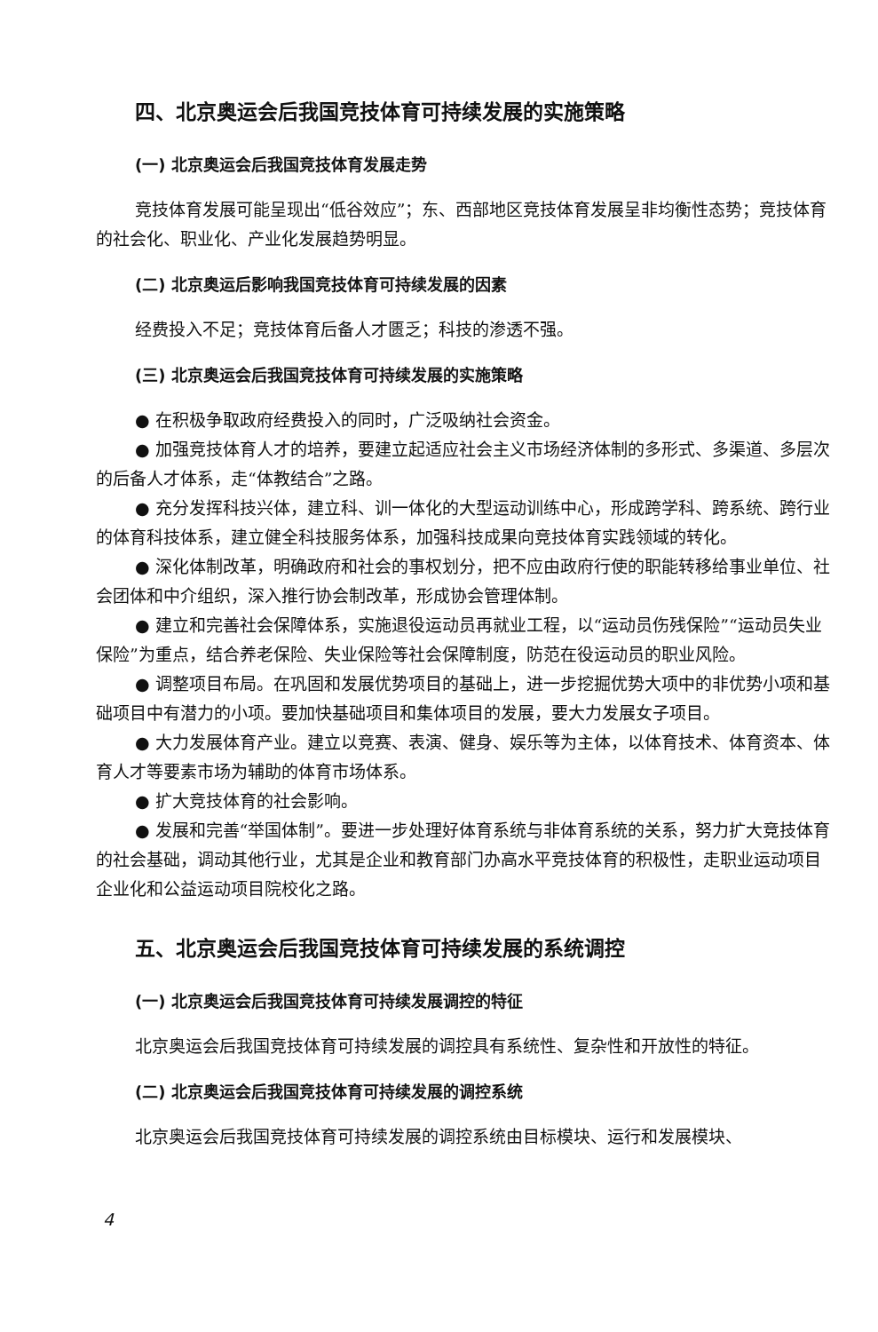四、北京奥运会后我国竞技体育可持续发展的实施策略
(一) 北京奥运会后我国竞技体育发展走势
竞技体育发展可能呈现出“低谷效应”；东、西部地区竞技体育发展呈非均衡性态势；竞技体育的社会化、职业化、产业化发展趋势明显。
(二) 北京奥运后影响我国竞技体育可持续发展的因素
经费投入不足；竞技体育后备人才匮乏；科技的渗透不强。
(三) 北京奥运会后我国竞技体育可持续发展的实施策略
● 在积极争取政府经费投入的同时，广泛吸纳社会资金。
● 加强竞技体育人才的培养，要建立起适应社会主义市场经济体制的多形式、多渠道、多层次的后备人才体系，走“体教结合”之路。
● 充分发挥科技兴体，建立科、训一体化的大型运动训练中心，形成跨学科、跨系统、跨行业的体育科技体系，建立健全科技服务体系，加强科技成果向竞技体育实践领域的转化。
● 深化体制改革，明确政府和社会的事权划分，把不应由政府行使的职能转移给事业单位、社会团体和中介组织，深入推行协会制改革，形成协会管理体制。
● 建立和完善社会保障体系，实施退役运动员再就业工程，以“运动员伤残保险”“运动员失业保险”为重点，结合养老保险、失业保险等社会保障制度，防范在役运动员的职业风险。
● 调整项目布局。在巩固和发展优势项目的基础上，进一步挖掘优势大项中的非优势小项和基础项目中有潜力的小项。要加快基础项目和集体项目的发展，要大力发展女子项目。
● 大力发展体育产业。建立以竞赛、表演、健身、娱乐等为主体，以体育技术、体育资本、体育人才等要素市场为辅助的体育市场体系。
● 扩大竞技体育的社会影响。
● 发展和完善“举国体制”。要进一步处理好体育系统与非体育系统的关系，努力扩大竞技体育的社会基础，调动其他行业，尤其是企业和教育部门办高水平竞技体育的积极性，走职业运动项目企业化和公益运动项目院校化之路。
五、北京奥运会后我国竞技体育可持续发展的系统调控
(一) 北京奥运会后我国竞技体育可持续发展调控的特征
北京奥运会后我国竞技体育可持续发展的调控具有系统性、复杂性和开放性的特征。
(二) 北京奥运会后我国竞技体育可持续发展的调控系统
北京奥运会后我国竞技体育可持续发展的调控系统由目标模块、运行和发展模块、
4